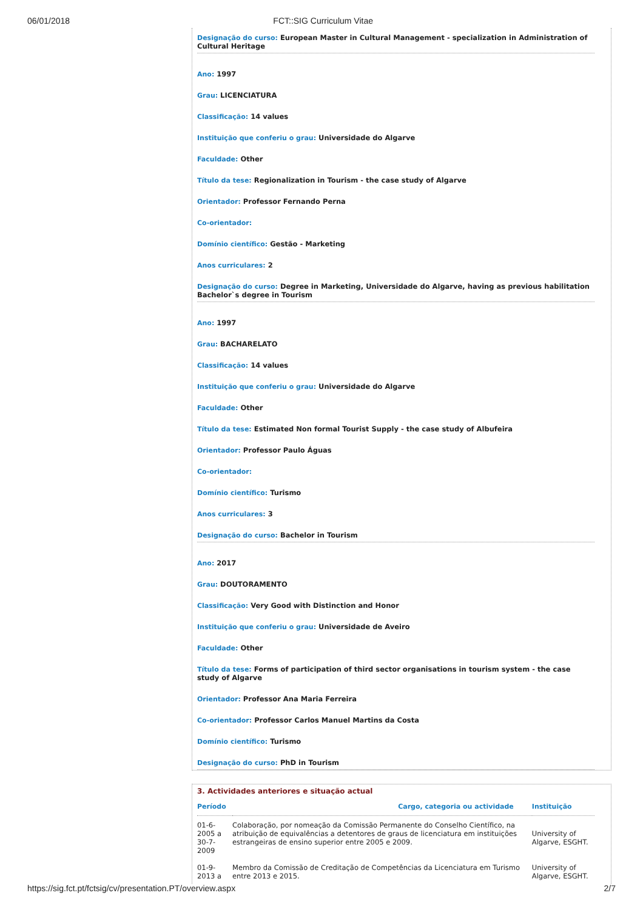06/01/2018 FCT::SIG Curriculum Vitae
Designação do curso: European Master in Cultural Management - specialization in Administration of Cultural Heritage
Ano: 1997
Grau: LICENCIATURA
Classificação: 14 values
Instituição que conferiu o grau: Universidade do Algarve
Faculdade: Other
Título da tese: Regionalization in Tourism - the case study of Algarve
Orientador: Professor Fernando Perna
Co-orientador:
Domínio científico: Gestão - Marketing
Anos curriculares: 2
Designação do curso: Degree in Marketing, Universidade do Algarve, having as previous habilitation Bachelor`s degree in Tourism
Ano: 1997
Grau: BACHARELATO
Classificação: 14 values
Instituição que conferiu o grau: Universidade do Algarve
Faculdade: Other
Título da tese: Estimated Non formal Tourist Supply - the case study of Albufeira
Orientador: Professor Paulo Águas
Co-orientador:
Domínio científico: Turismo
Anos curriculares: 3
Designação do curso: Bachelor in Tourism
Ano: 2017
Grau: DOUTORAMENTO
Classificação: Very Good with Distinction and Honor
Instituição que conferiu o grau: Universidade de Aveiro
Faculdade: Other
Título da tese: Forms of participation of third sector organisations in tourism system - the case study of Algarve
Orientador: Professor Ana Maria Ferreira
Co-orientador: Professor Carlos Manuel Martins da Costa
Domínio científico: Turismo
Designação do curso: PhD in Tourism
3. Actividades anteriores e situação actual
| Período | Cargo, categoria ou actividade | Instituição |
| --- | --- | --- |
| 01-6-2005 a 30-7-2009 | Colaboração, por nomeação da Comissão Permanente do Conselho Científico, na atribuição de equivalências a detentores de graus de licenciatura em instituições estrangeiras de ensino superior entre 2005 e 2009. | University of Algarve, ESGHT. |
| 01-9-2013 a | Membro da Comissão de Creditação de Competências da Licenciatura em Turismo entre 2013 e 2015. | University of Algarve, ESGHT. |
https://sig.fct.pt/fctsig/cv/presentation.PT/overview.aspx 2/7